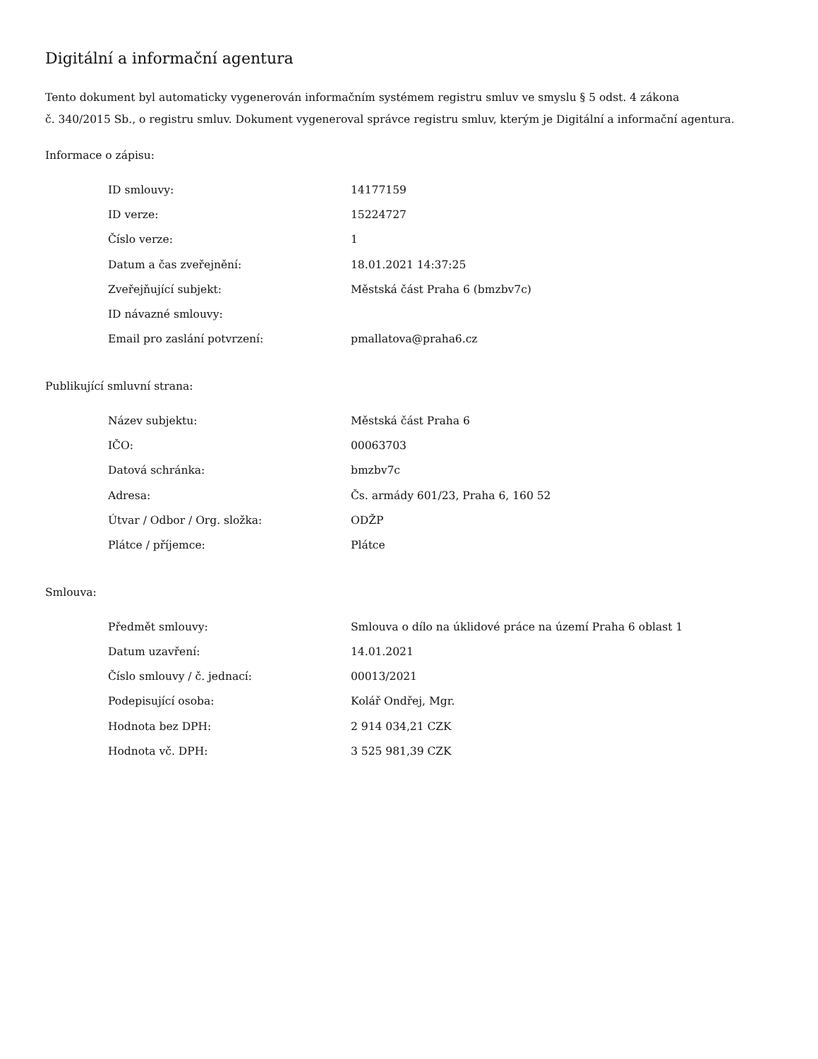Digitální a informační agentura
Tento dokument byl automaticky vygenerován informačním systémem registru smluv ve smyslu § 5 odst. 4 zákona
č. 340/2015 Sb., o registru smluv. Dokument vygeneroval správce registru smluv, kterým je Digitální a informační agentura.
Informace o zápisu:
| ID smlouvy: | 14177159 |
| ID verze: | 15224727 |
| Číslo verze: | 1 |
| Datum a čas zveřejnění: | 18.01.2021 14:37:25 |
| Zveřejňující subjekt: | Městská část Praha 6 (bmzbv7c) |
| ID návazné smlouvy: | |
| Email pro zaslání potvrzení: | pmallatova@praha6.cz |
Publikující smluvní strana:
| Název subjektu: | Městská část Praha 6 |
| IČO: | 00063703 |
| Datová schránka: | bmzbv7c |
| Adresa: | Čs. armády 601/23, Praha 6, 160 52 |
| Útvar / Odbor / Org. složka: | ODŽP |
| Plátce / příjemce: | Plátce |
Smlouva:
| Předmět smlouvy: | Smlouva o dílo na úklidové práce na území Praha 6 oblast 1 |
| Datum uzavření: | 14.01.2021 |
| Číslo smlouvy / č. jednací: | 00013/2021 |
| Podepisující osoba: | Kolář Ondřej, Mgr. |
| Hodnota bez DPH: | 2 914 034,21 CZK |
| Hodnota vč. DPH: | 3 525 981,39 CZK |